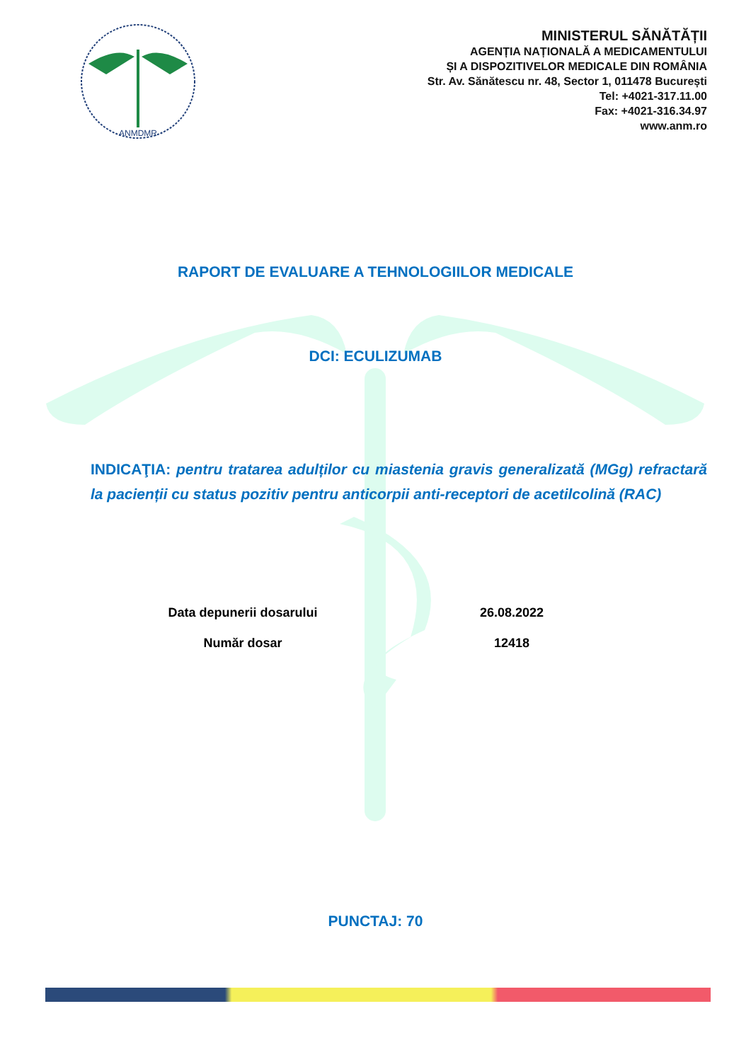ANMDMR
MINISTERUL SĂNĂTĂȚII
AGENȚIA NAȚIONALĂ A MEDICAMENTULUI
ȘI A DISPOZITIVELOR MEDICALE DIN ROMÂNIA
Str. Av. Sănătescu nr. 48, Sector 1, 011478 București
Tel: +4021-317.11.00
Fax: +4021-316.34.97
www.anm.ro
RAPORT DE EVALUARE A TEHNOLOGIILOR MEDICALE
DCI: ECULIZUMAB
INDICAŢIA: pentru tratarea adulților cu miastenia gravis generalizată (MGg) refractară la pacienții cu status pozitiv pentru anticorpii anti-receptori de acetilcolină (RAC)
Data depunerii dosarului 26.08.2022
Număr dosar 12418
PUNCTAJ: 70